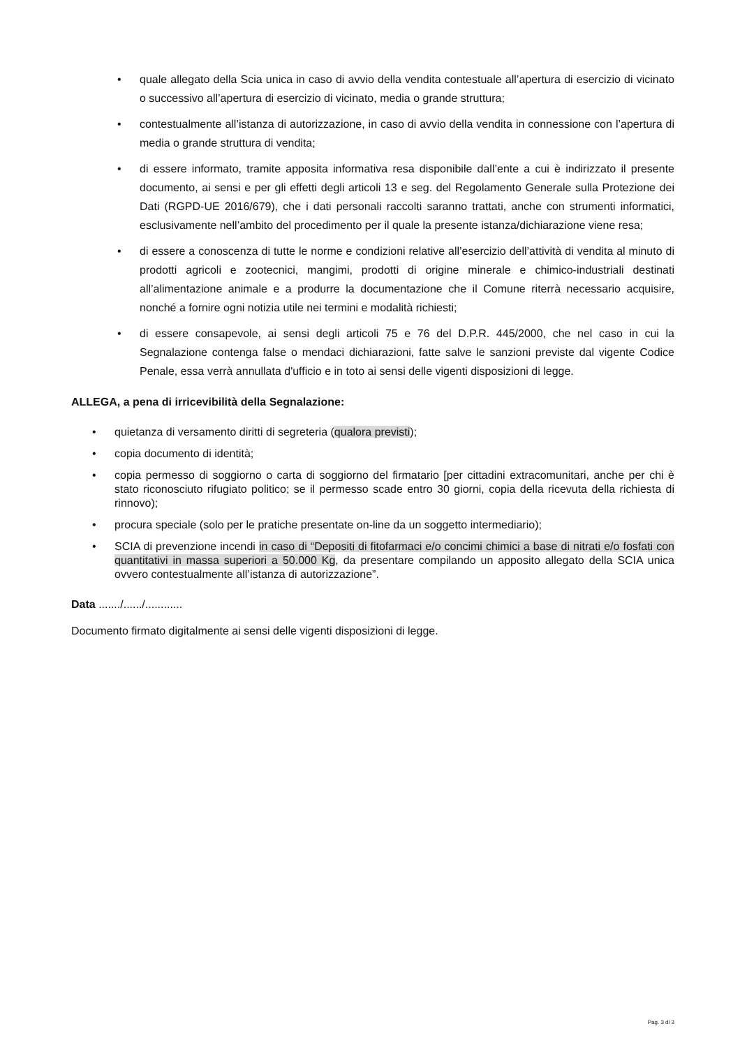• quale allegato della Scia unica in caso di avvio della vendita contestuale all’apertura di esercizio di vicinato o successivo all’apertura di esercizio di vicinato, media o grande struttura;
• contestualmente all’istanza di autorizzazione, in caso di avvio della vendita in connessione con l’apertura di media o grande struttura di vendita;
• di essere informato, tramite apposita informativa resa disponibile dall’ente a cui è indirizzato il presente documento, ai sensi e per gli effetti degli articoli 13 e seg. del Regolamento Generale sulla Protezione dei Dati (RGPD-UE 2016/679), che i dati personali raccolti saranno trattati, anche con strumenti informatici, esclusivamente nell’ambito del procedimento per il quale la presente istanza/dichiarazione viene resa;
• di essere a conoscenza di tutte le norme e condizioni relative all’esercizio dell’attività di vendita al minuto di prodotti agricoli e zootecnici, mangimi, prodotti di origine minerale e chimico-industriali destinati all’alimentazione animale e a produrre la documentazione che il Comune riterrà necessario acquisire, nonché a fornire ogni notizia utile nei termini e modalità richiesti;
• di essere consapevole, ai sensi degli articoli 75 e 76 del D.P.R. 445/2000, che nel caso in cui la Segnalazione contenga false o mendaci dichiarazioni, fatte salve le sanzioni previste dal vigente Codice Penale, essa verrà annullata d'ufficio e in toto ai sensi delle vigenti disposizioni di legge.
ALLEGA, a pena di irricevibilità della Segnalazione:
• quietanza di versamento diritti di segreteria (qualora previsti);
• copia documento di identità;
• copia permesso di soggiorno o carta di soggiorno del firmatario [per cittadini extracomunitari, anche per chi è stato riconosciuto rifugiato politico; se il permesso scade entro 30 giorni, copia della ricevuta della richiesta di rinnovo);
• procura speciale (solo per le pratiche presentate on-line da un soggetto intermediario);
• SCIA di prevenzione incendi in caso di “Depositi di fitofarmaci e/o concimi chimici a base di nitrati e/o fosfati con quantitativi in massa superiori a 50.000 Kg, da presentare compilando un apposito allegato della SCIA unica ovvero contestualmente all’istanza di autorizzazione”.
Data ......./....../............
Documento firmato digitalmente ai sensi delle vigenti disposizioni di legge.
Pag. 3 di 3